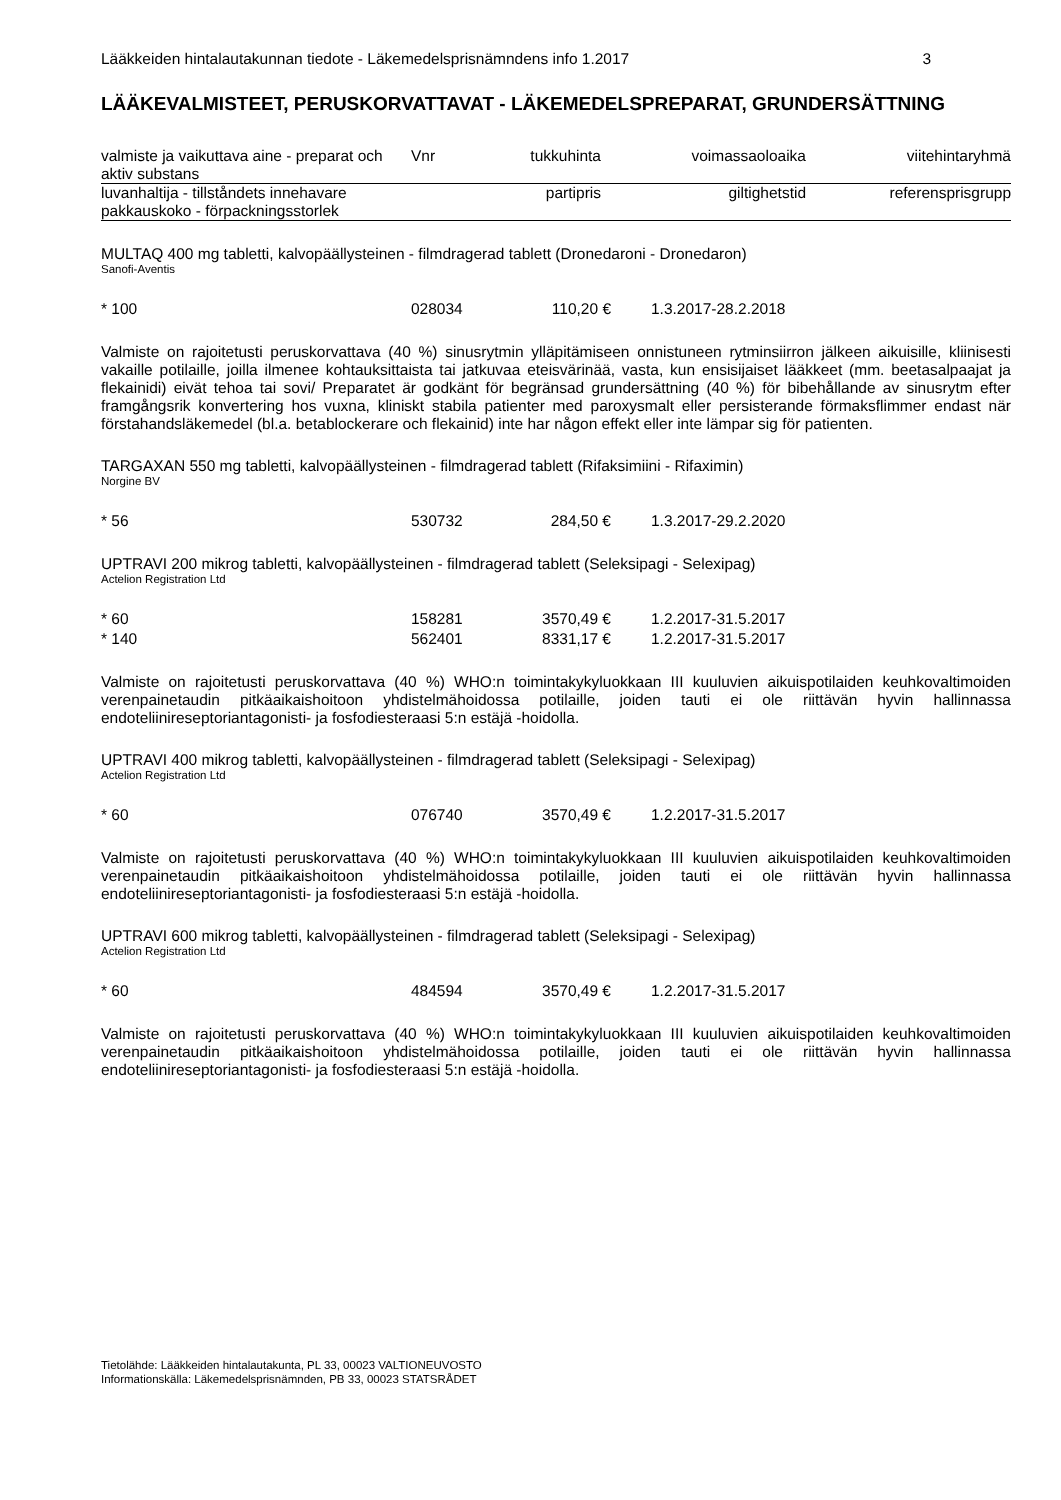Lääkkeiden hintalautakunnan tiedote - Läkemedelsprisnämndens info 1.2017 3
LÄÄKEVALMISTEET, PERUSKORVATTAVAT - LÄKEMEDELSPREPARAT, GRUNDERSÄTTNING
| valmiste ja vaikuttava aine - preparat och aktiv substans | Vnr | tukkuhinta | voimassaoloaika | viitehintaryhmä |
| --- | --- | --- | --- | --- |
| luvanhaltija - tillståndets innehavare pakkauskoko - förpackningsstorlek | | partipris | giltighetstid | referensprisgrupp |
MULTAQ 400 mg tabletti, kalvopäällysteinen - filmdragerad tablett (Dronedaroni - Dronedaron)
Sanofi-Aventis
| * 100 | 028034 | 110,20 € | 1.3.2017-28.2.2018 |
Valmiste on rajoitetusti peruskorvattava (40 %) sinusrytmin ylläpitämiseen onnistuneen rytminsiirron jälkeen aikuisille, kliinisesti vakaille potilaille, joilla ilmenee kohtauksittaista tai jatkuvaa eteisvärinää, vasta, kun ensisijaiset lääkkeet (mm. beetasalpaajat ja flekainidi) eivät tehoa tai sovi/ Preparatet är godkänt för begränsad grundersättning (40 %) för bibehållande av sinusrytm efter framgångsrik konvertering hos vuxna, kliniskt stabila patienter med paroxysmalt eller persisterande förmaksflimmer endast när förstahandsläkemedel (bl.a. betablockerare och flekainid) inte har någon effekt eller inte lämpar sig för patienten.
TARGAXAN 550 mg tabletti, kalvopäällysteinen - filmdragerad tablett (Rifaksimiini - Rifaximin)
Norgine BV
| * 56 | 530732 | 284,50 € | 1.3.2017-29.2.2020 |
UPTRAVI 200 mikrog tabletti, kalvopäällysteinen - filmdragerad tablett (Seleksipagi - Selexipag)
Actelion Registration Ltd
| * 60 | 158281 | 3570,49 € | 1.2.2017-31.5.2017 |
| * 140 | 562401 | 8331,17 € | 1.2.2017-31.5.2017 |
Valmiste on rajoitetusti peruskorvattava (40 %) WHO:n toimintakykyluokkaan III kuuluvien aikuispotilaiden keuhkovaltimoiden verenpainetaudin pitkäaikaishoitoon yhdistelmähoidossa potilaille, joiden tauti ei ole riittävän hyvin hallinnassa endoteliinireseptoriantagonisti- ja fosfodiesteraasi 5:n estäjä -hoidolla.
UPTRAVI 400 mikrog tabletti, kalvopäällysteinen - filmdragerad tablett (Seleksipagi - Selexipag)
Actelion Registration Ltd
| * 60 | 076740 | 3570,49 € | 1.2.2017-31.5.2017 |
Valmiste on rajoitetusti peruskorvattava (40 %) WHO:n toimintakykyluokkaan III kuuluvien aikuispotilaiden keuhkovaltimoiden verenpainetaudin pitkäaikaishoitoon yhdistelmähoidossa potilaille, joiden tauti ei ole riittävän hyvin hallinnassa endoteliinireseptoriantagonisti- ja fosfodiesteraasi 5:n estäjä -hoidolla.
UPTRAVI 600 mikrog tabletti, kalvopäällysteinen - filmdragerad tablett (Seleksipagi - Selexipag)
Actelion Registration Ltd
| * 60 | 484594 | 3570,49 € | 1.2.2017-31.5.2017 |
Valmiste on rajoitetusti peruskorvattava (40 %) WHO:n toimintakykyluokkaan III kuuluvien aikuispotilaiden keuhkovaltimoiden verenpainetaudin pitkäaikaishoitoon yhdistelmähoidossa potilaille, joiden tauti ei ole riittävän hyvin hallinnassa endoteliinireseptoriantagonisti- ja fosfodiesteraasi 5:n estäjä -hoidolla.
Tietolähde: Lääkkeiden hintalautakunta, PL 33, 00023 VALTIONEUVOSTO
Informationskälla: Läkemedelsprisnämnden, PB 33, 00023 STATSRÅDET